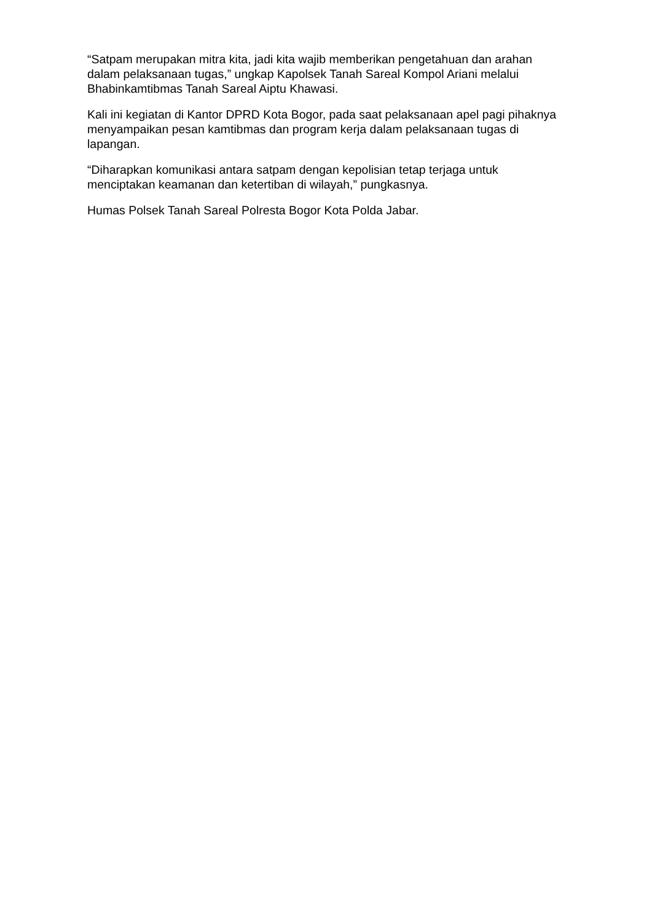“Satpam merupakan mitra kita, jadi kita wajib memberikan pengetahuan dan arahan dalam pelaksanaan tugas,” ungkap Kapolsek Tanah Sareal Kompol Ariani melalui Bhabinkamtibmas Tanah Sareal Aiptu Khawasi.
Kali ini kegiatan di Kantor DPRD Kota Bogor, pada saat pelaksanaan apel pagi pihaknya menyampaikan pesan kamtibmas dan program kerja dalam pelaksanaan tugas di lapangan.
“Diharapkan komunikasi antara satpam dengan kepolisian tetap terjaga untuk menciptakan keamanan dan ketertiban di wilayah,” pungkasnya.
Humas Polsek Tanah Sareal Polresta Bogor Kota Polda Jabar.